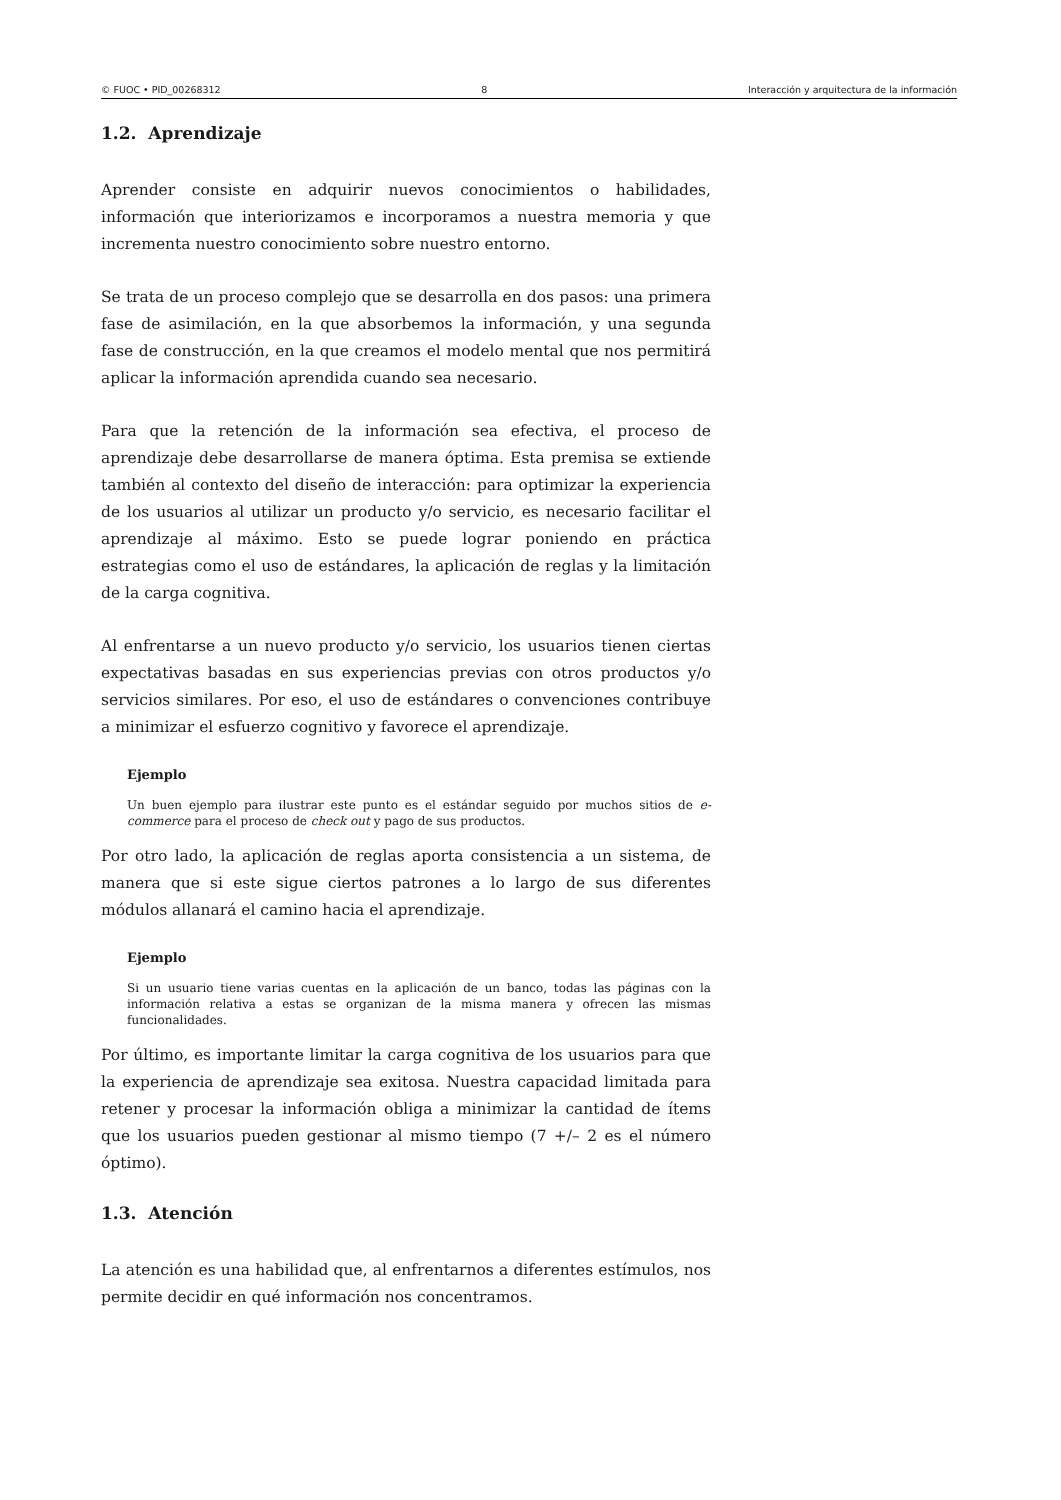© FUOC • PID_00268312 8 Interacción y arquitectura de la información
1.2. Aprendizaje
Aprender consiste en adquirir nuevos conocimientos o habilidades, información que interiorizamos e incorporamos a nuestra memoria y que incrementa nuestro conocimiento sobre nuestro entorno.
Se trata de un proceso complejo que se desarrolla en dos pasos: una primera fase de asimilación, en la que absorbemos la información, y una segunda fase de construcción, en la que creamos el modelo mental que nos permitirá aplicar la información aprendida cuando sea necesario.
Para que la retención de la información sea efectiva, el proceso de aprendizaje debe desarrollarse de manera óptima. Esta premisa se extiende también al contexto del diseño de interacción: para optimizar la experiencia de los usuarios al utilizar un producto y/o servicio, es necesario facilitar el aprendizaje al máximo. Esto se puede lograr poniendo en práctica estrategias como el uso de estándares, la aplicación de reglas y la limitación de la carga cognitiva.
Al enfrentarse a un nuevo producto y/o servicio, los usuarios tienen ciertas expectativas basadas en sus experiencias previas con otros productos y/o servicios similares. Por eso, el uso de estándares o convenciones contribuye a minimizar el esfuerzo cognitivo y favorece el aprendizaje.
Ejemplo
Un buen ejemplo para ilustrar este punto es el estándar seguido por muchos sitios de e-commerce para el proceso de check out y pago de sus productos.
Por otro lado, la aplicación de reglas aporta consistencia a un sistema, de manera que si este sigue ciertos patrones a lo largo de sus diferentes módulos allanará el camino hacia el aprendizaje.
Ejemplo
Si un usuario tiene varias cuentas en la aplicación de un banco, todas las páginas con la información relativa a estas se organizan de la misma manera y ofrecen las mismas funcionalidades.
Por último, es importante limitar la carga cognitiva de los usuarios para que la experiencia de aprendizaje sea exitosa. Nuestra capacidad limitada para retener y procesar la información obliga a minimizar la cantidad de ítems que los usuarios pueden gestionar al mismo tiempo (7 +/– 2 es el número óptimo).
1.3. Atención
La atención es una habilidad que, al enfrentarnos a diferentes estímulos, nos permite decidir en qué información nos concentramos.